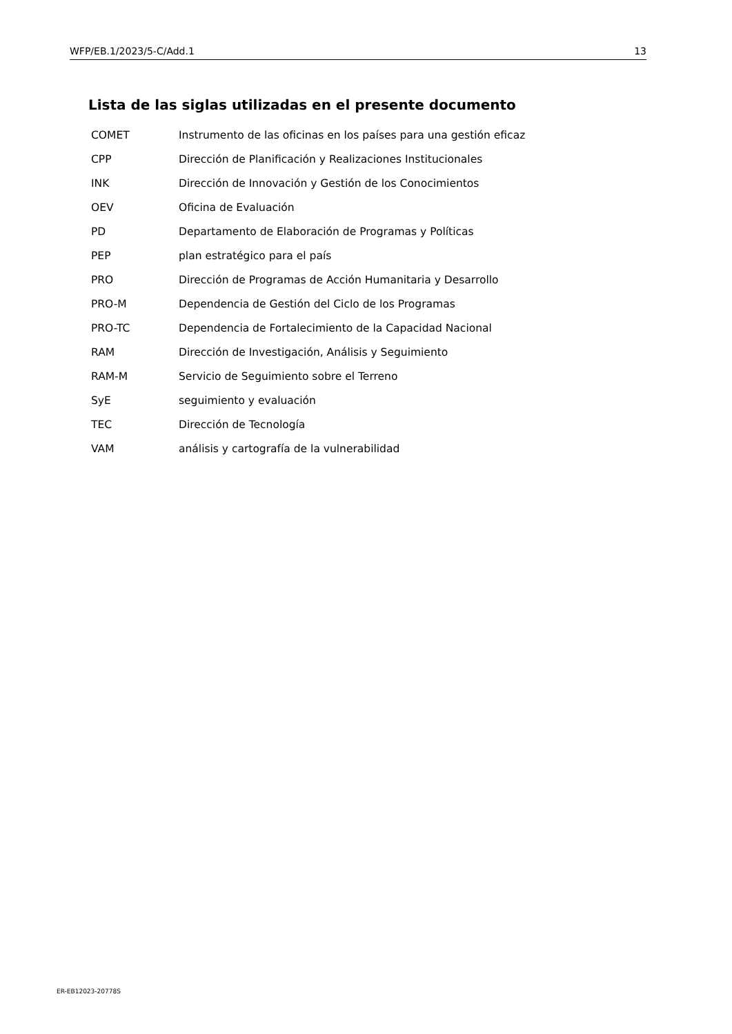WFP/EB.1/2023/5-C/Add.1 13
Lista de las siglas utilizadas en el presente documento
| COMET | Instrumento de las oficinas en los países para una gestión eficaz |
| CPP | Dirección de Planificación y Realizaciones Institucionales |
| INK | Dirección de Innovación y Gestión de los Conocimientos |
| OEV | Oficina de Evaluación |
| PD | Departamento de Elaboración de Programas y Políticas |
| PEP | plan estratégico para el país |
| PRO | Dirección de Programas de Acción Humanitaria y Desarrollo |
| PRO-M | Dependencia de Gestión del Ciclo de los Programas |
| PRO-TC | Dependencia de Fortalecimiento de la Capacidad Nacional |
| RAM | Dirección de Investigación, Análisis y Seguimiento |
| RAM-M | Servicio de Seguimiento sobre el Terreno |
| SyE | seguimiento y evaluación |
| TEC | Dirección de Tecnología |
| VAM | análisis y cartografía de la vulnerabilidad |
ER-EB12023-20778S